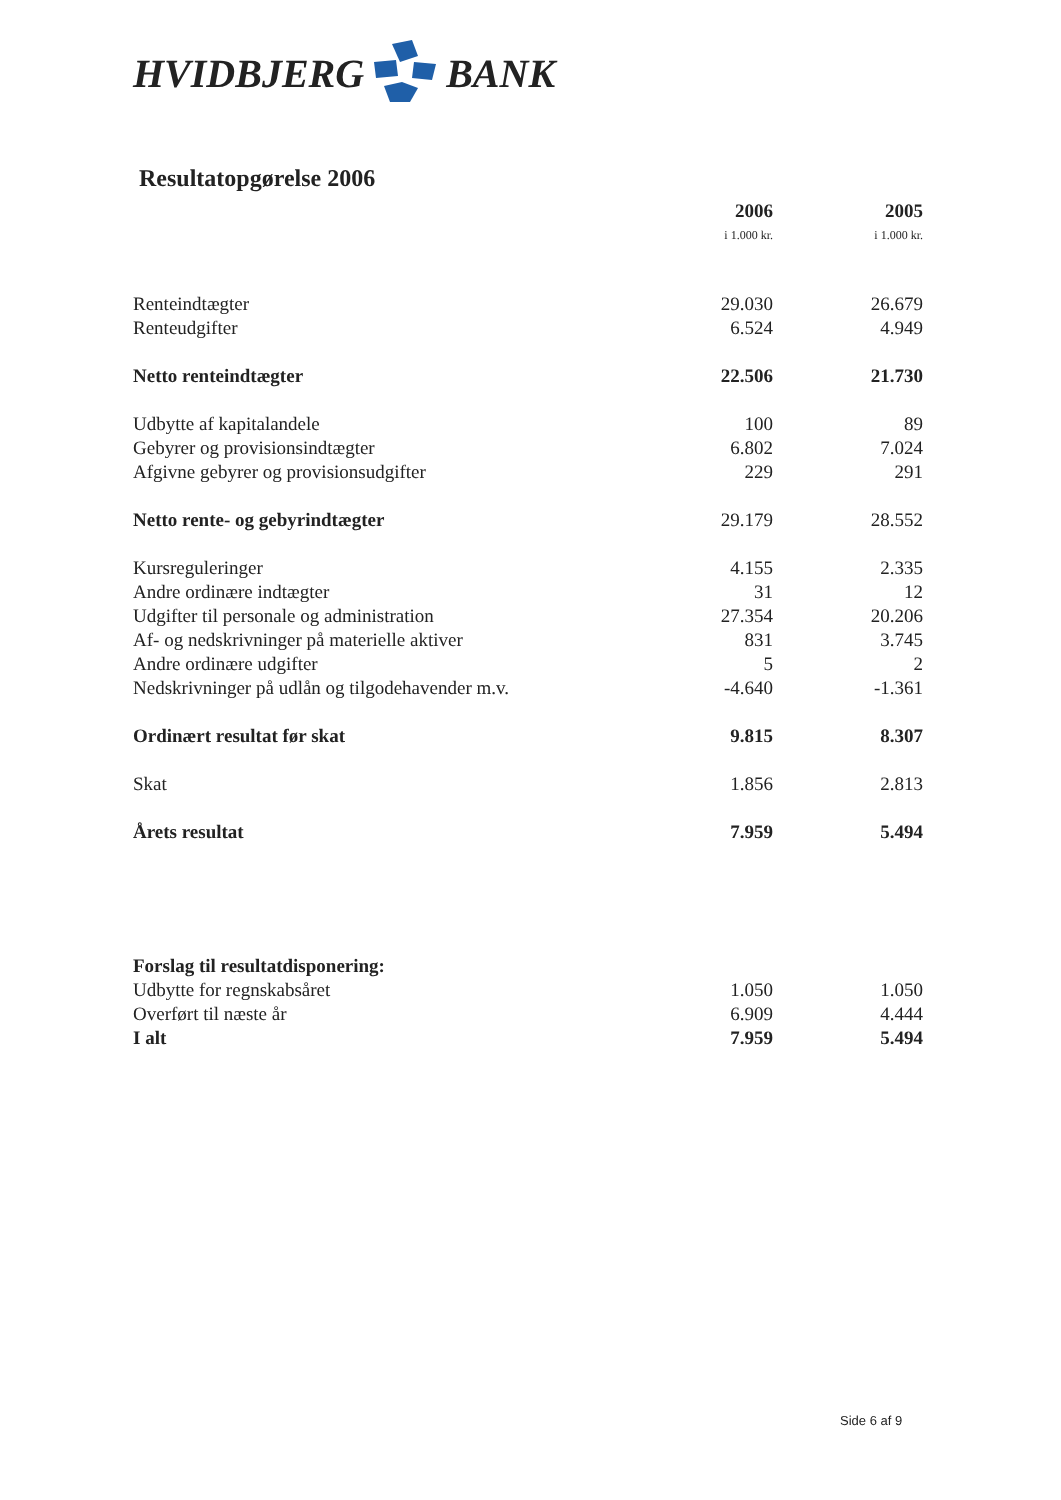HVIDBJERG BANK
Resultatopgørelse 2006
| | 2006 i 1.000 kr. | 2005 i 1.000 kr. |
| Renteindtægter | 29.030 | 26.679 |
| Renteudgifter | 6.524 | 4.949 |
| Netto renteindtægter | 22.506 | 21.730 |
| Udbytte af kapitalandele | 100 | 89 |
| Gebyrer og provisionsindtægter | 6.802 | 7.024 |
| Afgivne gebyrer og provisionsudgifter | 229 | 291 |
| Netto rente- og gebyrindtægter | 29.179 | 28.552 |
| Kursreguleringer | 4.155 | 2.335 |
| Andre ordinære indtægter | 31 | 12 |
| Udgifter til personale og administration | 27.354 | 20.206 |
| Af- og nedskrivninger på materielle aktiver | 831 | 3.745 |
| Andre ordinære udgifter | 5 | 2 |
| Nedskrivninger på udlån og tilgodehavender m.v. | -4.640 | -1.361 |
| Ordinært resultat før skat | 9.815 | 8.307 |
| Skat | 1.856 | 2.813 |
| Årets resultat | 7.959 | 5.494 |
| Forslag til resultatdisponering: | | |
| Udbytte for regnskabsåret | 1.050 | 1.050 |
| Overført til næste år | 6.909 | 4.444 |
| I alt | 7.959 | 5.494 |
Side 6 af 9